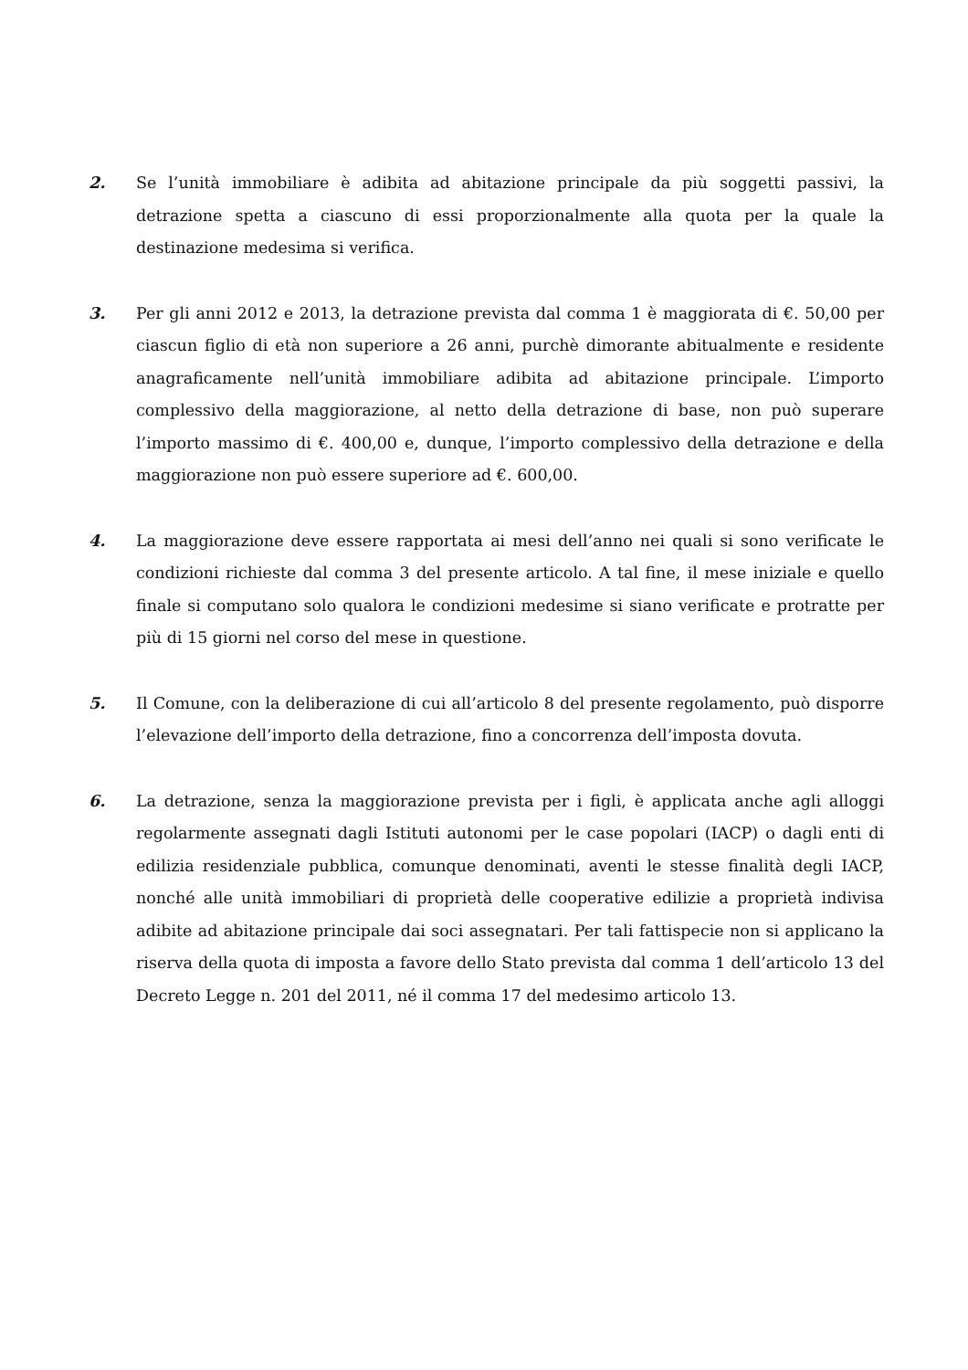2. Se l’unità immobiliare è adibita ad abitazione principale da più soggetti passivi, la detrazione spetta a ciascuno di essi proporzionalmente alla quota per la quale la destinazione medesima si verifica.
3. Per gli anni 2012 e 2013, la detrazione prevista dal comma 1 è maggiorata di €. 50,00 per ciascun figlio di età non superiore a 26 anni, purchè dimorante abitualmente e residente anagraficamente nell’unità immobiliare adibita ad abitazione principale. L’importo complessivo della maggiorazione, al netto della detrazione di base, non può superare l’importo massimo di €. 400,00 e, dunque, l’importo complessivo della detrazione e della maggiorazione non può essere superiore ad €. 600,00.
4. La maggiorazione deve essere rapportata ai mesi dell’anno nei quali si sono verificate le condizioni richieste dal comma 3 del presente articolo. A tal fine, il mese iniziale e quello finale si computano solo qualora le condizioni medesime si siano verificate e protratte per più di 15 giorni nel corso del mese in questione.
5. Il Comune, con la deliberazione di cui all’articolo 8 del presente regolamento, può disporre l’elevazione dell’importo della detrazione, fino a concorrenza dell’imposta dovuta.
6. La detrazione, senza la maggiorazione prevista per i figli, è applicata anche agli alloggi regolarmente assegnati dagli Istituti autonomi per le case popolari (IACP) o dagli enti di edilizia residenziale pubblica, comunque denominati, aventi le stesse finalità degli IACP, nonché alle unità immobiliari di proprietà delle cooperative edilizie a proprietà indivisa adibite ad abitazione principale dai soci assegnatari. Per tali fattispecie non si applicano la riserva della quota di imposta a favore dello Stato prevista dal comma 1 dell’articolo 13 del Decreto Legge n. 201 del 2011, né il comma 17 del medesimo articolo 13.